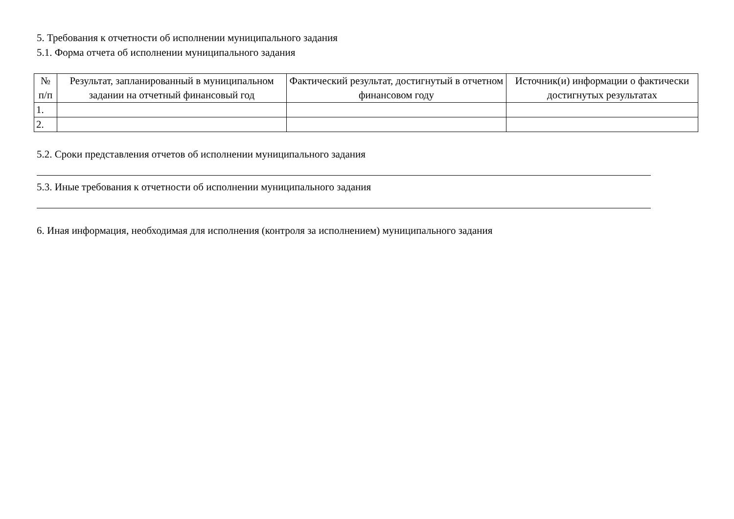5. Требования к отчетности об исполнении муниципального задания
5.1. Форма отчета об исполнении муниципального задания
| № п/п | Результат, запланированный в муниципальном задании на отчетный финансовый год | Фактический результат, достигнутый в отчетном финансовом году | Источник(и) информации о фактически достигнутых результатах |
| --- | --- | --- | --- |
| 1. | | | |
| 2. | | | |
5.2. Сроки представления отчетов об исполнении муниципального задания
5.3. Иные требования к отчетности об исполнении муниципального задания
6. Иная информация, необходимая для исполнения (контроля за исполнением) муниципального задания